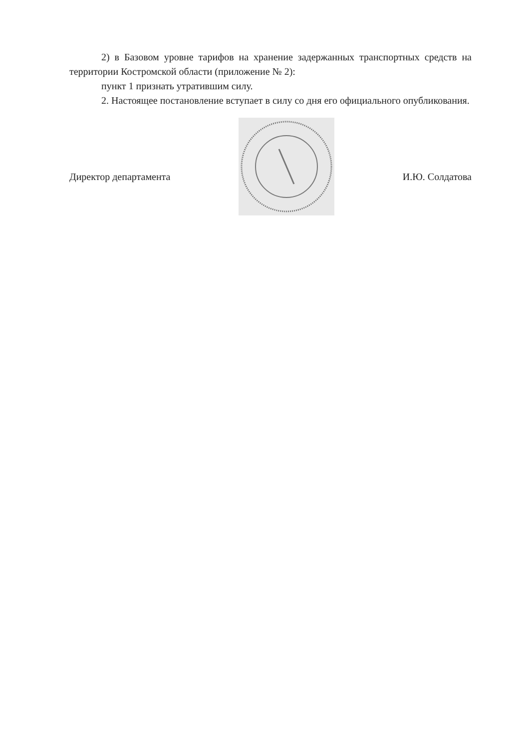2) в Базовом уровне тарифов на хранение задержанных транспортных средств на территории Костромской области (приложение № 2):
пункт 1 признать утратившим силу.
2. Настоящее постановление вступает в силу со дня его официального опубликования.
Директор департамента И.Ю. Солдатова